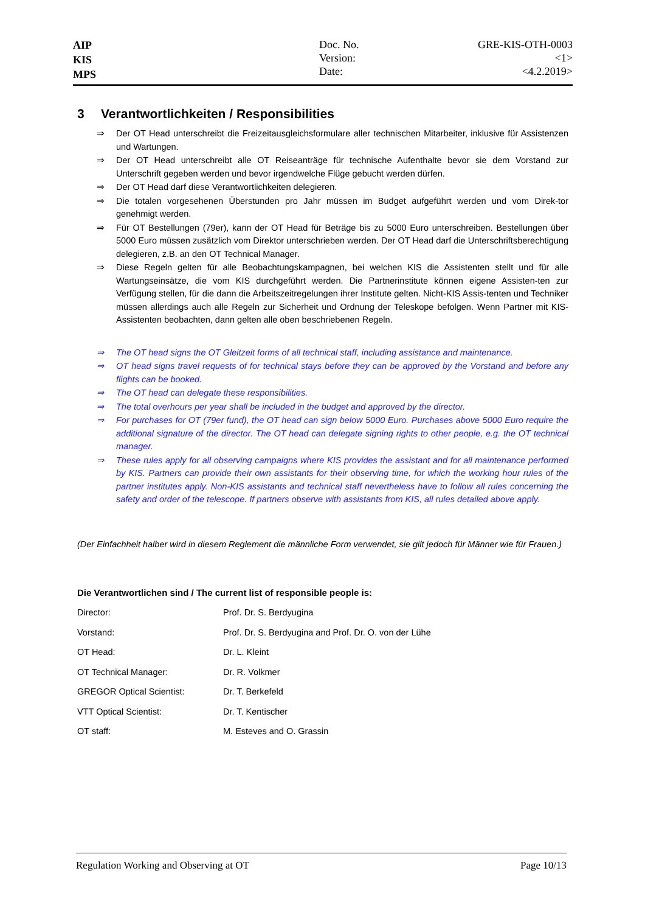AIP
KIS
MPS
Doc. No.
Version:
Date:
GRE-KIS-OTH-0003
<1>
<4.2.2019>
3 Verantwortlichkeiten / Responsibilities
⇒ Der OT Head unterschreibt die Freizeitausgleichsformulare aller technischen Mitarbeiter, inklusive für Assistenzen und Wartungen.
⇒ Der OT Head unterschreibt alle OT Reiseanträge für technische Aufenthalte bevor sie dem Vorstand zur Unterschrift gegeben werden und bevor irgendwelche Flüge gebucht werden dürfen.
⇒ Der OT Head darf diese Verantwortlichkeiten delegieren.
⇒ Die totalen vorgesehenen Überstunden pro Jahr müssen im Budget aufgeführt werden und vom Direk-tor genehmigt werden.
⇒ Für OT Bestellungen (79er), kann der OT Head für Beträge bis zu 5000 Euro unterschreiben. Bestellungen über 5000 Euro müssen zusätzlich vom Direktor unterschrieben werden. Der OT Head darf die Unterschriftsberechtigung delegieren, z.B. an den OT Technical Manager.
⇒ Diese Regeln gelten für alle Beobachtungskampagnen, bei welchen KIS die Assistenten stellt und für alle Wartungseinsätze, die vom KIS durchgeführt werden. Die Partnerinstitute können eigene Assisten-ten zur Verfügung stellen, für die dann die Arbeitszeitregelungen ihrer Institute gelten. Nicht-KIS Assis-tenten und Techniker müssen allerdings auch alle Regeln zur Sicherheit und Ordnung der Teleskope befolgen. Wenn Partner mit KIS-Assistenten beobachten, dann gelten alle oben beschriebenen Regeln.
⇒ The OT head signs the OT Gleitzeit forms of all technical staff, including assistance and maintenance.
⇒ OT head signs travel requests of for technical stays before they can be approved by the Vorstand and before any flights can be booked.
⇒ The OT head can delegate these responsibilities.
⇒ The total overhours per year shall be included in the budget and approved by the director.
⇒ For purchases for OT (79er fund), the OT head can sign below 5000 Euro. Purchases above 5000 Euro require the additional signature of the director. The OT head can delegate signing rights to other people, e.g. the OT technical manager.
⇒ These rules apply for all observing campaigns where KIS provides the assistant and for all maintenance performed by KIS. Partners can provide their own assistants for their observing time, for which the working hour rules of the partner institutes apply. Non-KIS assistants and technical staff nevertheless have to follow all rules concerning the safety and order of the telescope. If partners observe with assistants from KIS, all rules detailed above apply.
(Der Einfachheit halber wird in diesem Reglement die männliche Form verwendet, sie gilt jedoch für Männer wie für Frauen.)
Die Verantwortlichen sind / The current list of responsible people is:
| Director: | Prof. Dr. S. Berdyugina |
| Vorstand: | Prof. Dr. S. Berdyugina and Prof. Dr. O. von der Lühe |
| OT Head: | Dr. L. Kleint |
| OT Technical Manager: | Dr. R. Volkmer |
| GREGOR Optical Scientist: | Dr. T. Berkefeld |
| VTT Optical Scientist: | Dr. T. Kentischer |
| OT staff: | M. Esteves and O. Grassin |
Regulation Working and Observing at OT Page 10/13